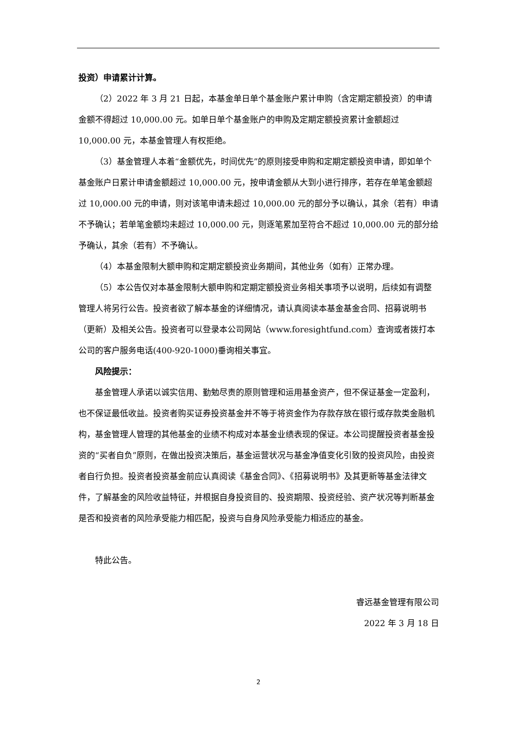投资）申请累计计算。
（2）2022 年 3 月 21 日起，本基金单日单个基金账户累计申购（含定期定额投资）的申请金额不得超过 10,000.00 元。如单日单个基金账户的申购及定期定额投资累计金额超过 10,000.00 元，本基金管理人有权拒绝。
（3）基金管理人本着“金额优先，时间优先”的原则接受申购和定期定额投资申请，即如单个基金账户日累计申请金额超过 10,000.00 元，按申请金额从大到小进行排序，若存在单笔金额超过 10,000.00 元的申请，则对该笔申请未超过 10,000.00 元的部分予以确认，其余（若有）申请不予确认；若单笔金额均未超过 10,000.00 元，则逐笔累加至符合不超过 10,000.00 元的部分给予确认，其余（若有）不予确认。
（4）本基金限制大额申购和定期定额投资业务期间，其他业务（如有）正常办理。
（5）本公告仅对本基金限制大额申购和定期定额投资业务相关事项予以说明，后续如有调整管理人将另行公告。投资者欲了解本基金的详细情况，请认真阅读本基金基金合同、招募说明书（更新）及相关公告。投资者可以登录本公司网站（www.foresightfund.com）查询或者拨打本公司的客户服务电话(400-920-1000)垂询相关事宜。
风险提示：
基金管理人承诺以诚实信用、勤勉尽责的原则管理和运用基金资产，但不保证基金一定盈利，也不保证最低收益。投资者购买证券投资基金并不等于将资金作为存款存放在银行或存款类金融机构，基金管理人管理的其他基金的业绩不构成对本基金业绩表现的保证。本公司提醒投资者基金投资的“买者自负”原则，在做出投资决策后，基金运营状况与基金净值变化引致的投资风险，由投资者自行负担。投资者投资基金前应认真阅读《基金合同》、《招募说明书》及其更新等基金法律文件，了解基金的风险收益特征，并根据自身投资目的、投资期限、投资经验、资产状况等判断基金是否和投资者的风险承受能力相匹配，投资与自身风险承受能力相适应的基金。
特此公告。
睿远基金管理有限公司
2022 年 3 月 18 日
2